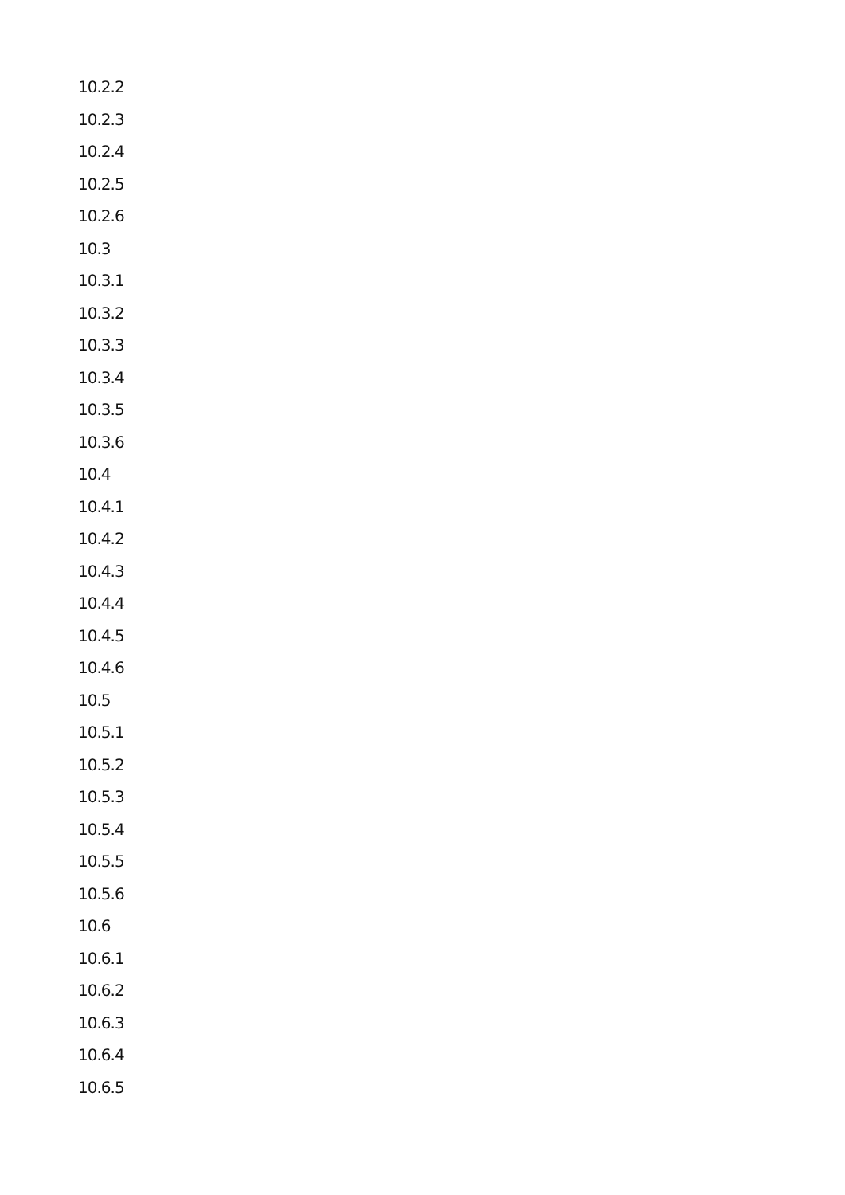10.2.2
10.2.3
10.2.4
10.2.5
10.2.6
10.3
10.3.1
10.3.2
10.3.3
10.3.4
10.3.5
10.3.6
10.4
10.4.1
10.4.2
10.4.3
10.4.4
10.4.5
10.4.6
10.5
10.5.1
10.5.2
10.5.3
10.5.4
10.5.5
10.5.6
10.6
10.6.1
10.6.2
10.6.3
10.6.4
10.6.5